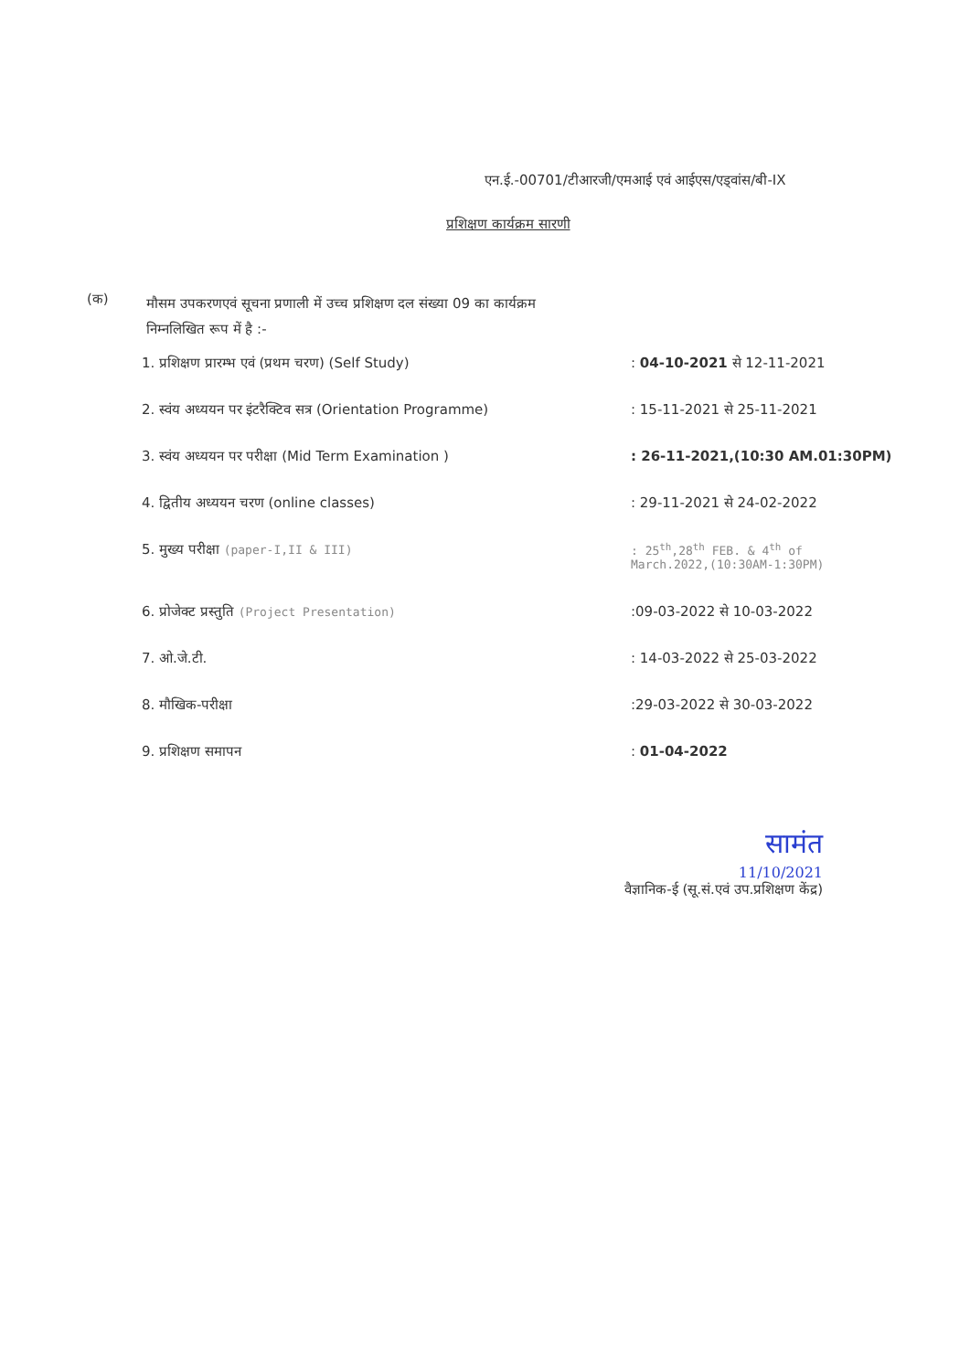एन.ई.-00701/टीआरजी/एमआई एवं आईएस/एड्वांस/बी-IX
प्रशिक्षण कार्यक्रम सारणी
(क)
मौसम उपकरणएवं सूचना प्रणाली में उच्च प्रशिक्षण दल संख्या 09 का कार्यक्रम
निम्नलिखित रूप में है :-
| 1. प्रशिक्षण प्रारम्भ एवं (प्रथम चरण) (Self Study) | : 04-10-2021 से 12-11-2021 |
| 2. स्वंय अध्ययन पर इंटरैक्टिव सत्र (Orientation Programme) | : 15-11-2021 से 25-11-2021 |
| 3. स्वंय अध्ययन पर परीक्षा (Mid Term Examination ) | : 26-11-2021,(10:30 AM.01:30PM) |
| 4. द्वितीय अध्ययन चरण (online classes) | : 29-11-2021 से 24-02-2022 |
| 5. मुख्य परीक्षा (paper-I,II & III) | : 25<sup>th</sup>,28<sup>th</sup> FEB. & 4<sup>th</sup> of March.2022,(10:30AM-1:30PM) |
| 6. प्रोजेक्ट प्रस्तुति (Project Presentation) | :09-03-2022 से 10-03-2022 |
| 7. ओ.जे.टी. | : 14-03-2022 से 25-03-2022 |
| 8. मौखिक-परीक्षा | :29-03-2022 से 30-03-2022 |
| 9. प्रशिक्षण समापन | : 01-04-2022 |
सामंत
11/10/2021
वैज्ञानिक-ई (सू.सं.एवं उप.प्रशिक्षण केंद्र)